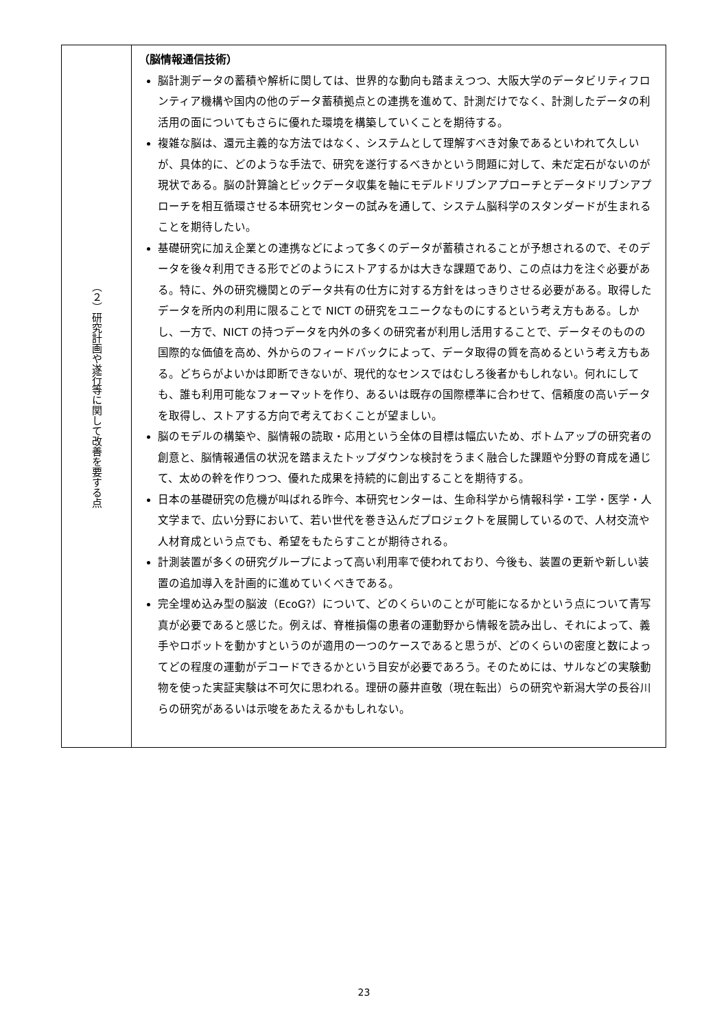| （２）研究計画や遂行等に関して改善を要する点 | （脳情報通信技術） 脳計測データの蓄積や解析に関しては、世界的な動向も踏まえつつ、大阪大学のデータビリティフロンティア機構や国内の他のデータ蓄積拠点との連携を進めて、計測だけでなく、計測したデータの利活用の面についてもさらに優れた環境を構築していくことを期待する。 複雑な脳は、還元主義的な方法ではなく、システムとして理解すべき対象であるといわれて久しいが、具体的に、どのような手法で、研究を遂行するべきかという問題に対して、未だ定石がないのが現状である。脳の計算論とビックデータ収集を軸にモデルドリブンアプローチとデータドリブンアプローチを相互循環させる本研究センターの試みを通して、システム脳科学のスタンダードが生まれることを期待したい。 基礎研究に加え企業との連携などによって多くのデータが蓄積されることが予想されるので、そのデータを後々利用できる形でどのようにストアするかは大きな課題であり、この点は力を注ぐ必要がある。特に、外の研究機関とのデータ共有の仕方に対する方針をはっきりさせる必要がある。取得したデータを所内の利用に限ることで NICT の研究をユニークなものにするという考え方もある。しかし、一方で、NICT の持つデータを内外の多くの研究者が利用し活用することで、データそのものの国際的な価値を高め、外からのフィードバックによって、データ取得の質を高めるという考え方もある。どちらがよいかは即断できないが、現代的なセンスではむしろ後者かもしれない。何れにしても、誰も利用可能なフォーマットを作り、あるいは既存の国際標準に合わせて、信頼度の高いデータを取得し、ストアする方向で考えておくことが望ましい。 脳のモデルの構築や、脳情報の読取・応用という全体の目標は幅広いため、ボトムアップの研究者の創意と、脳情報通信の状況を踏まえたトップダウンな検討をうまく融合した課題や分野の育成を通じて、太めの幹を作りつつ、優れた成果を持続的に創出することを期待する。 日本の基礎研究の危機が叫ばれる昨今、本研究センターは、生命科学から情報科学・工学・医学・人文学まで、広い分野において、若い世代を巻き込んだプロジェクトを展開しているので、人材交流や人材育成という点でも、希望をもたらすことが期待される。 計測装置が多くの研究グループによって高い利用率で使われており、今後も、装置の更新や新しい装置の追加導入を計画的に進めていくべきである。 完全埋め込み型の脳波（EcoG?）について、どのくらいのことが可能になるかという点について青写真が必要であると感じた。例えば、脊椎損傷の患者の運動野から情報を読み出し、それによって、義手やロボットを動かすというのが適用の一つのケースであると思うが、どのくらいの密度と数によってどの程度の運動がデコードできるかという目安が必要であろう。そのためには、サルなどの実験動物を使った実証実験は不可欠に思われる。理研の藤井直敬（現在転出）らの研究や新潟大学の長谷川らの研究があるいは示唆をあたえるかもしれない。 |
23